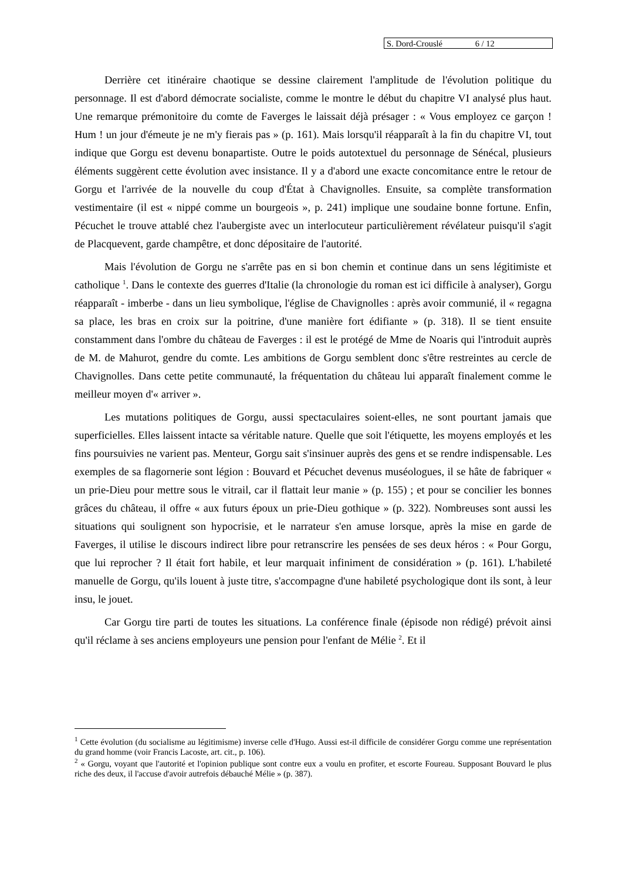S. Dord-Crouslé 6 / 12
Derrière cet itinéraire chaotique se dessine clairement l'amplitude de l'évolution politique du personnage. Il est d'abord démocrate socialiste, comme le montre le début du chapitre VI analysé plus haut. Une remarque prémonitoire du comte de Faverges le laissait déjà présager : « Vous employez ce garçon ! Hum ! un jour d'émeute je ne m'y fierais pas » (p. 161). Mais lorsqu'il réapparaît à la fin du chapitre VI, tout indique que Gorgu est devenu bonapartiste. Outre le poids autotextuel du personnage de Sénécal, plusieurs éléments suggèrent cette évolution avec insistance. Il y a d'abord une exacte concomitance entre le retour de Gorgu et l'arrivée de la nouvelle du coup d'État à Chavignolles. Ensuite, sa complète transformation vestimentaire (il est « nippé comme un bourgeois », p. 241) implique une soudaine bonne fortune. Enfin, Pécuchet le trouve attablé chez l'aubergiste avec un interlocuteur particulièrement révélateur puisqu'il s'agit de Placquevent, garde champêtre, et donc dépositaire de l'autorité.
Mais l'évolution de Gorgu ne s'arrête pas en si bon chemin et continue dans un sens légitimiste et catholique <sup>1</sup>. Dans le contexte des guerres d'Italie (la chronologie du roman est ici difficile à analyser), Gorgu réapparaît - imberbe - dans un lieu symbolique, l'église de Chavignolles : après avoir communié, il « regagna sa place, les bras en croix sur la poitrine, d'une manière fort édifiante » (p. 318). Il se tient ensuite constamment dans l'ombre du château de Faverges : il est le protégé de Mme de Noaris qui l'introduit auprès de M. de Mahurot, gendre du comte. Les ambitions de Gorgu semblent donc s'être restreintes au cercle de Chavignolles. Dans cette petite communauté, la fréquentation du château lui apparaît finalement comme le meilleur moyen d'« arriver ».
Les mutations politiques de Gorgu, aussi spectaculaires soient-elles, ne sont pourtant jamais que superficielles. Elles laissent intacte sa véritable nature. Quelle que soit l'étiquette, les moyens employés et les fins poursuivies ne varient pas. Menteur, Gorgu sait s'insinuer auprès des gens et se rendre indispensable. Les exemples de sa flagornerie sont légion : Bouvard et Pécuchet devenus muséologues, il se hâte de fabriquer « un prie-Dieu pour mettre sous le vitrail, car il flattait leur manie » (p. 155) ; et pour se concilier les bonnes grâces du château, il offre « aux futurs époux un prie-Dieu gothique » (p. 322). Nombreuses sont aussi les situations qui soulignent son hypocrisie, et le narrateur s'en amuse lorsque, après la mise en garde de Faverges, il utilise le discours indirect libre pour retranscrire les pensées de ses deux héros : « Pour Gorgu, que lui reprocher ? Il était fort habile, et leur marquait infiniment de considération » (p. 161). L'habileté manuelle de Gorgu, qu'ils louent à juste titre, s'accompagne d'une habileté psychologique dont ils sont, à leur insu, le jouet.
Car Gorgu tire parti de toutes les situations. La conférence finale (épisode non rédigé) prévoit ainsi qu'il réclame à ses anciens employeurs une pension pour l'enfant de Mélie <sup>2</sup>. Et il
<sup>1</sup> Cette évolution (du socialisme au légitimisme) inverse celle d'Hugo. Aussi est-il difficile de considérer Gorgu comme une représentation du grand homme (voir Francis Lacoste, art. cit., p. 106).
<sup>2</sup> « Gorgu, voyant que l'autorité et l'opinion publique sont contre eux a voulu en profiter, et escorte Foureau. Supposant Bouvard le plus riche des deux, il l'accuse d'avoir autrefois débauché Mélie » (p. 387).